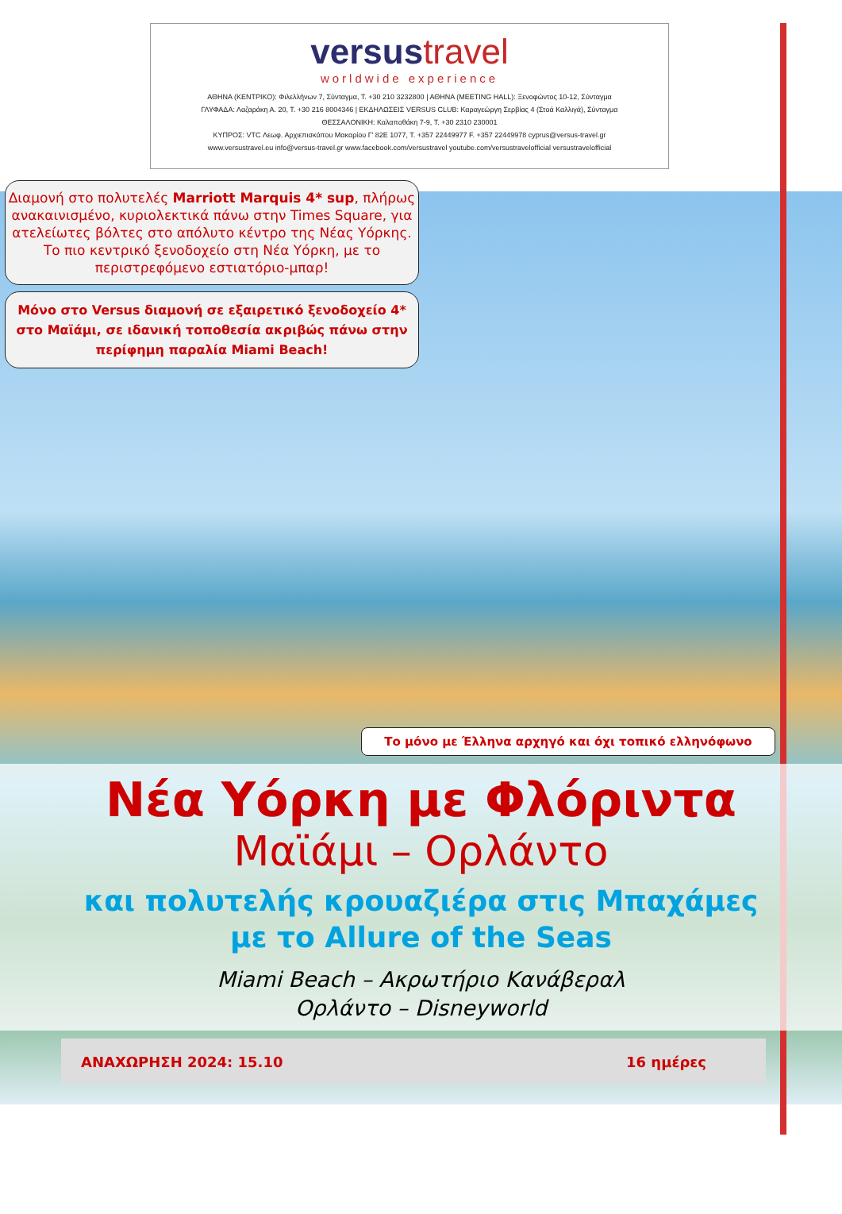versustravel
worldwide experience
ΑΘΗΝΑ (ΚΕΝΤΡΙΚΟ): Φιλελλήνων 7, Σύνταγμα, Τ. +30 210 3232800 | ΑΘΗΝΑ (MEETING HALL): Ξενοφώντος 10-12, Σύνταγμα
ΓΛΥΦΑΔΑ: Λαζαράκη Α. 20, Τ. +30 216 8004346 | ΕΚΔΗΛΩΣΕΙΣ VERSUS CLUB: Καραγεώργη Σερβίας 4 (Στοά Καλλιγά), Σύνταγμα
ΘΕΣΣΑΛΟΝΙΚΗ: Καλαποθάκη 7-9, Τ. +30 2310 230001
ΚΥΠΡΟΣ: VTC Λεωφ. Αρχιεπισκόπου Μακαρίου Γ' 82Ε 1077, Τ. +357 22449977 F. +357 22449978 cyprus@versus-travel.gr
www.versustravel.eu info@versus-travel.gr www.facebook.com/versustravel youtube.com/versustravelofficial versustravelofficial
Διαμονή στο πολυτελές Marriott Marquis 4* sup, πλήρως ανακαινισμένο, κυριολεκτικά πάνω στην Times Square, για ατελείωτες βόλτες στο απόλυτο κέντρο της Νέας Υόρκης. Το πιο κεντρικό ξενοδοχείο στη Νέα Υόρκη, με το περιστρεφόμενο εστιατόριο-μπαρ!
Μόνο στο Versus διαμονή σε εξαιρετικό ξενοδοχείο 4* στο Μαϊάμι, σε ιδανική τοποθεσία ακριβώς πάνω στην περίφημη παραλία Miami Beach!
Το μόνο με Έλληνα αρχηγό και όχι τοπικό ελληνόφωνο
Νέα Υόρκη με Φλόριντα
Μαϊάμι – Ορλάντο
και πολυτελής κρουαζιέρα στις Μπαχάμες
με το Allure of the Seas
Miami Beach – Ακρωτήριο Κανάβεραλ
Ορλάντο – Disneyworld
ΑΝΑΧΩΡΗΣΗ 2024: 15.10 16 ημέρες